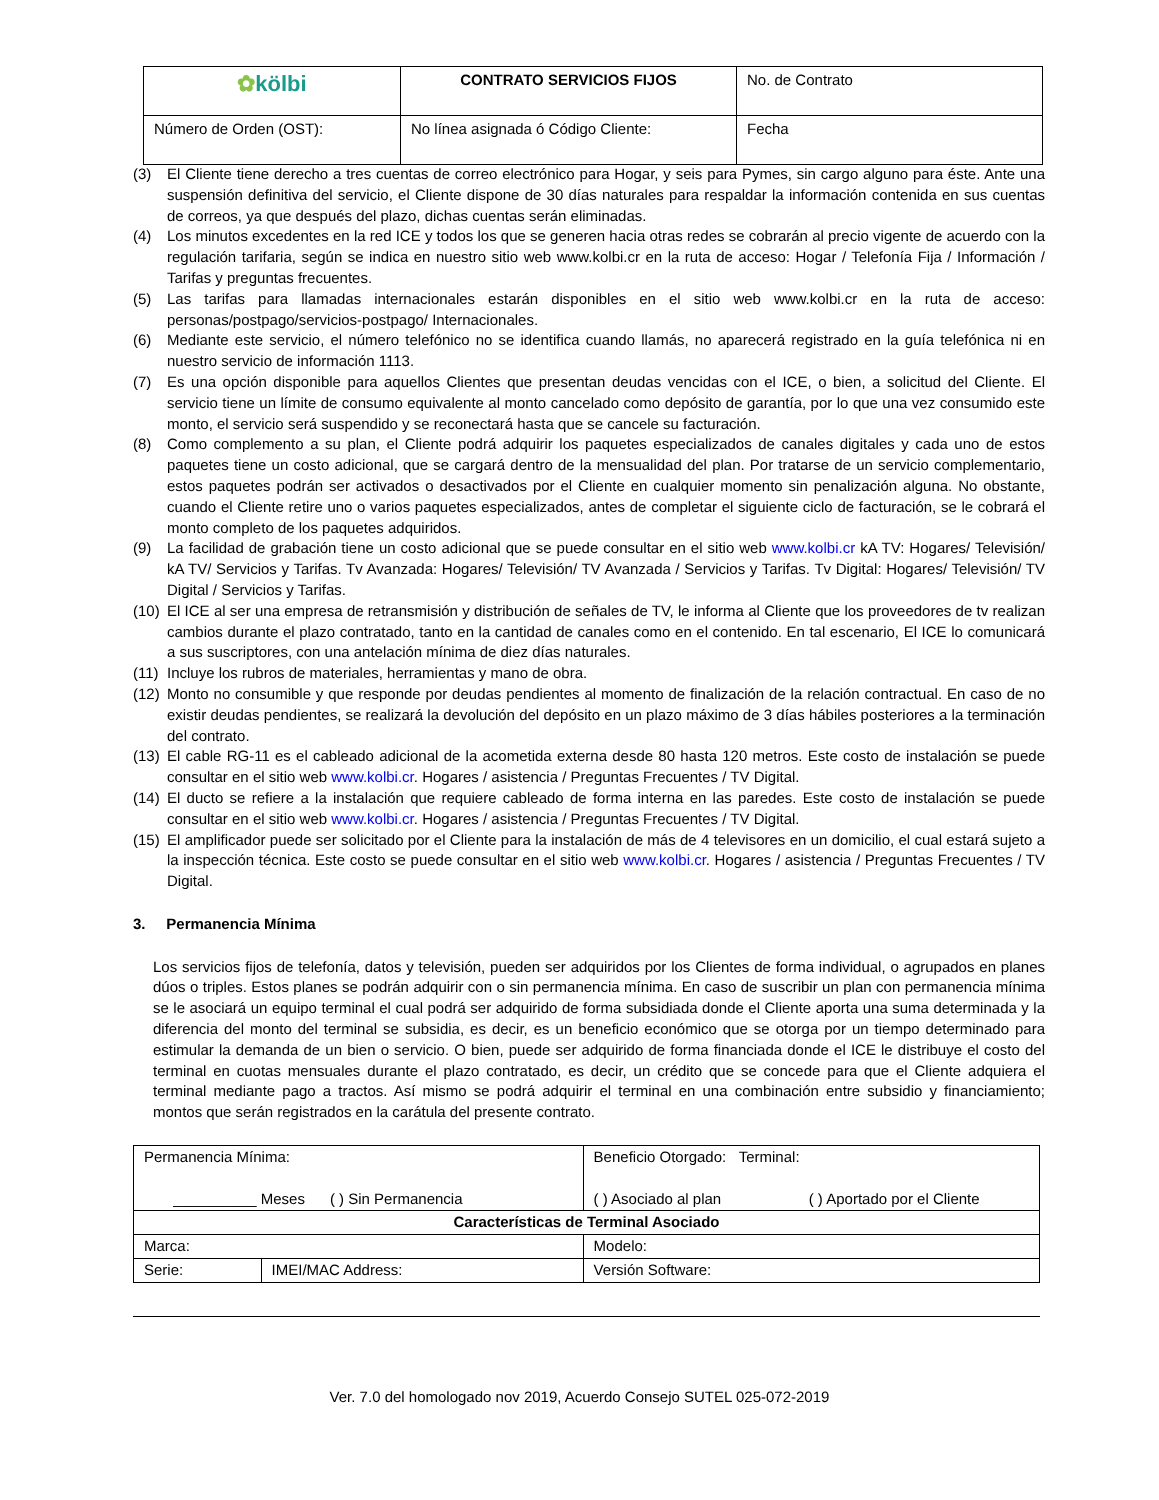| ✿ kölbi | CONTRATO SERVICIOS FIJOS | No. de Contrato |
| Número de Orden (OST): | No línea asignada ó Código Cliente: | Fecha |
(3) El Cliente tiene derecho a tres cuentas de correo electrónico para Hogar, y seis para Pymes, sin cargo alguno para éste. Ante una suspensión definitiva del servicio, el Cliente dispone de 30 días naturales para respaldar la información contenida en sus cuentas de correos, ya que después del plazo, dichas cuentas serán eliminadas.
(4) Los minutos excedentes en la red ICE y todos los que se generen hacia otras redes se cobrarán al precio vigente de acuerdo con la regulación tarifaria, según se indica en nuestro sitio web www.kolbi.cr en la ruta de acceso: Hogar / Telefonía Fija / Información / Tarifas y preguntas frecuentes.
(5) Las tarifas para llamadas internacionales estarán disponibles en el sitio web www.kolbi.cr en la ruta de acceso: personas/postpago/servicios-postpago/ Internacionales.
(6) Mediante este servicio, el número telefónico no se identifica cuando llamás, no aparecerá registrado en la guía telefónica ni en nuestro servicio de información 1113.
(7) Es una opción disponible para aquellos Clientes que presentan deudas vencidas con el ICE, o bien, a solicitud del Cliente. El servicio tiene un límite de consumo equivalente al monto cancelado como depósito de garantía, por lo que una vez consumido este monto, el servicio será suspendido y se reconectará hasta que se cancele su facturación.
(8) Como complemento a su plan, el Cliente podrá adquirir los paquetes especializados de canales digitales y cada uno de estos paquetes tiene un costo adicional, que se cargará dentro de la mensualidad del plan. Por tratarse de un servicio complementario, estos paquetes podrán ser activados o desactivados por el Cliente en cualquier momento sin penalización alguna. No obstante, cuando el Cliente retire uno o varios paquetes especializados, antes de completar el siguiente ciclo de facturación, se le cobrará el monto completo de los paquetes adquiridos.
(9) La facilidad de grabación tiene un costo adicional que se puede consultar en el sitio web www.kolbi.cr kA TV: Hogares/ Televisión/ kA TV/ Servicios y Tarifas. Tv Avanzada: Hogares/ Televisión/ TV Avanzada / Servicios y Tarifas. Tv Digital: Hogares/ Televisión/ TV Digital / Servicios y Tarifas.
(10) El ICE al ser una empresa de retransmisión y distribución de señales de TV, le informa al Cliente que los proveedores de tv realizan cambios durante el plazo contratado, tanto en la cantidad de canales como en el contenido. En tal escenario, El ICE lo comunicará a sus suscriptores, con una antelación mínima de diez días naturales.
(11) Incluye los rubros de materiales, herramientas y mano de obra.
(12) Monto no consumible y que responde por deudas pendientes al momento de finalización de la relación contractual. En caso de no existir deudas pendientes, se realizará la devolución del depósito en un plazo máximo de 3 días hábiles posteriores a la terminación del contrato.
(13) El cable RG-11 es el cableado adicional de la acometida externa desde 80 hasta 120 metros. Este costo de instalación se puede consultar en el sitio web www.kolbi.cr. Hogares / asistencia / Preguntas Frecuentes / TV Digital.
(14) El ducto se refiere a la instalación que requiere cableado de forma interna en las paredes. Este costo de instalación se puede consultar en el sitio web www.kolbi.cr. Hogares / asistencia / Preguntas Frecuentes / TV Digital.
(15) El amplificador puede ser solicitado por el Cliente para la instalación de más de 4 televisores en un domicilio, el cual estará sujeto a la inspección técnica. Este costo se puede consultar en el sitio web www.kolbi.cr. Hogares / asistencia / Preguntas Frecuentes / TV Digital.
3. Permanencia Mínima
Los servicios fijos de telefonía, datos y televisión, pueden ser adquiridos por los Clientes de forma individual, o agrupados en planes dúos o triples. Estos planes se podrán adquirir con o sin permanencia mínima. En caso de suscribir un plan con permanencia mínima se le asociará un equipo terminal el cual podrá ser adquirido de forma subsidiada donde el Cliente aporta una suma determinada y la diferencia del monto del terminal se subsidia, es decir, es un beneficio económico que se otorga por un tiempo determinado para estimular la demanda de un bien o servicio. O bien, puede ser adquirido de forma financiada donde el ICE le distribuye el costo del terminal en cuotas mensuales durante el plazo contratado, es decir, un crédito que se concede para que el Cliente adquiera el terminal mediante pago a tractos. Así mismo se podrá adquirir el terminal en una combinación entre subsidio y financiamiento; montos que serán registrados en la carátula del presente contrato.
| Permanencia Mínima: __________ Meses ( ) Sin Permanencia | | Beneficio Otorgado: Terminal: ( ) Asociado al plan ( ) Aportado por el Cliente | |
| Características de Terminal Asociado | | | |
| Marca: | | | Modelo: |
| Serie: | IMEI/MAC Address: | Versión Software: | |
Ver. 7.0 del homologado nov 2019, Acuerdo Consejo SUTEL 025-072-2019